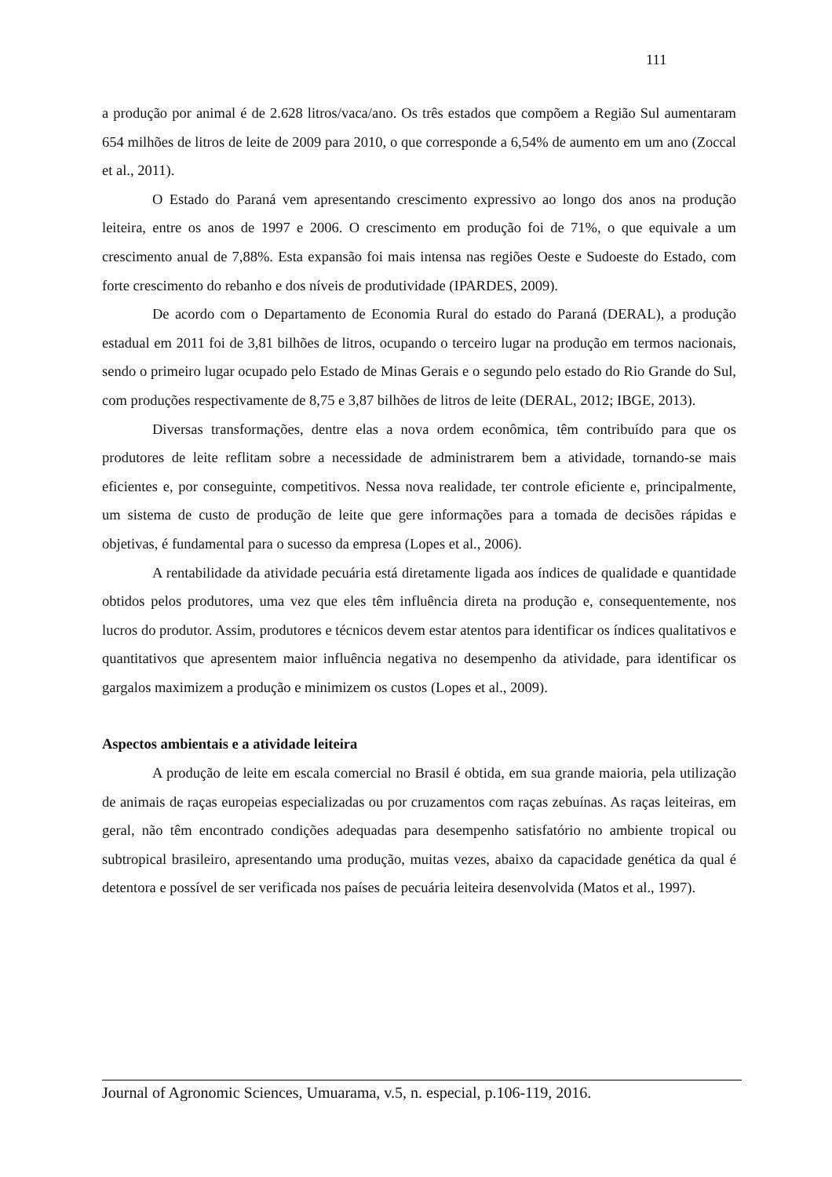111
a produção por animal é de 2.628 litros/vaca/ano. Os três estados que compõem a Região Sul aumentaram 654 milhões de litros de leite de 2009 para 2010, o que corresponde a 6,54% de aumento em um ano (Zoccal et al., 2011).
O Estado do Paraná vem apresentando crescimento expressivo ao longo dos anos na produção leiteira, entre os anos de 1997 e 2006. O crescimento em produção foi de 71%, o que equivale a um crescimento anual de 7,88%. Esta expansão foi mais intensa nas regiões Oeste e Sudoeste do Estado, com forte crescimento do rebanho e dos níveis de produtividade (IPARDES, 2009).
De acordo com o Departamento de Economia Rural do estado do Paraná (DERAL), a produção estadual em 2011 foi de 3,81 bilhões de litros, ocupando o terceiro lugar na produção em termos nacionais, sendo o primeiro lugar ocupado pelo Estado de Minas Gerais e o segundo pelo estado do Rio Grande do Sul, com produções respectivamente de 8,75 e 3,87 bilhões de litros de leite (DERAL, 2012; IBGE, 2013).
Diversas transformações, dentre elas a nova ordem econômica, têm contribuído para que os produtores de leite reflitam sobre a necessidade de administrarem bem a atividade, tornando-se mais eficientes e, por conseguinte, competitivos. Nessa nova realidade, ter controle eficiente e, principalmente, um sistema de custo de produção de leite que gere informações para a tomada de decisões rápidas e objetivas, é fundamental para o sucesso da empresa (Lopes et al., 2006).
A rentabilidade da atividade pecuária está diretamente ligada aos índices de qualidade e quantidade obtidos pelos produtores, uma vez que eles têm influência direta na produção e, consequentemente, nos lucros do produtor. Assim, produtores e técnicos devem estar atentos para identificar os índices qualitativos e quantitativos que apresentem maior influência negativa no desempenho da atividade, para identificar os gargalos maximizem a produção e minimizem os custos (Lopes et al., 2009).
Aspectos ambientais e a atividade leiteira
A produção de leite em escala comercial no Brasil é obtida, em sua grande maioria, pela utilização de animais de raças europeias especializadas ou por cruzamentos com raças zebuínas. As raças leiteiras, em geral, não têm encontrado condições adequadas para desempenho satisfatório no ambiente tropical ou subtropical brasileiro, apresentando uma produção, muitas vezes, abaixo da capacidade genética da qual é detentora e possível de ser verificada nos países de pecuária leiteira desenvolvida (Matos et al., 1997).
Journal of Agronomic Sciences, Umuarama, v.5, n. especial, p.106-119, 2016.